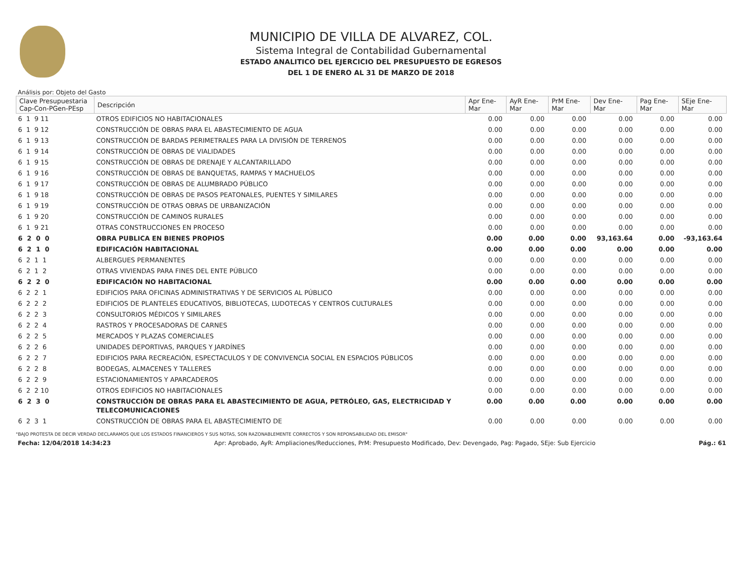MUNICIPIO DE VILLA DE ALVAREZ, COL.
Sistema Integral de Contabilidad Gubernamental
ESTADO ANALITICO DEL EJERCICIO DEL PRESUPUESTO DE EGRESOS
DEL 1 DE ENERO AL 31 DE MARZO DE 2018
Análisis por: Objeto del Gasto
| Clave Presupuestaria Cap-Con-PGen-PEsp | Descripción | Apr Ene-Mar | AyR Ene-Mar | PrM Ene-Mar | Dev Ene-Mar | Pag Ene-Mar | SEje Ene-Mar |
| --- | --- | --- | --- | --- | --- | --- | --- |
| 6 1 9 11 | OTROS EDIFICIOS NO HABITACIONALES | 0.00 | 0.00 | 0.00 | 0.00 | 0.00 | 0.00 |
| 6 1 9 12 | CONSTRUCCIÓN DE OBRAS PARA EL ABASTECIMIENTO DE AGUA | 0.00 | 0.00 | 0.00 | 0.00 | 0.00 | 0.00 |
| 6 1 9 13 | CONSTRUCCIÓN DE BARDAS PERIMETRALES PARA LA DIVISIÓN DE TERRENOS | 0.00 | 0.00 | 0.00 | 0.00 | 0.00 | 0.00 |
| 6 1 9 14 | CONSTRUCCIÓN DE OBRAS DE VIALIDADES | 0.00 | 0.00 | 0.00 | 0.00 | 0.00 | 0.00 |
| 6 1 9 15 | CONSTRUCCIÓN DE OBRAS DE DRENAJE Y ALCANTARILLADO | 0.00 | 0.00 | 0.00 | 0.00 | 0.00 | 0.00 |
| 6 1 9 16 | CONSTRUCCIÓN DE OBRAS DE BANQUETAS, RAMPAS Y MACHUELOS | 0.00 | 0.00 | 0.00 | 0.00 | 0.00 | 0.00 |
| 6 1 9 17 | CONSTRUCCIÓN DE OBRAS DE ALUMBRADO PÚBLICO | 0.00 | 0.00 | 0.00 | 0.00 | 0.00 | 0.00 |
| 6 1 9 18 | CONSTRUCCIÓN DE OBRAS DE PASOS PEATONALES, PUENTES Y SIMILARES | 0.00 | 0.00 | 0.00 | 0.00 | 0.00 | 0.00 |
| 6 1 9 19 | CONSTRUCCIÓN DE OTRAS OBRAS DE URBANIZACIÓN | 0.00 | 0.00 | 0.00 | 0.00 | 0.00 | 0.00 |
| 6 1 9 20 | CONSTRUCCIÓN DE CAMINOS RURALES | 0.00 | 0.00 | 0.00 | 0.00 | 0.00 | 0.00 |
| 6 1 9 21 | OTRAS CONSTRUCCIONES EN PROCESO | 0.00 | 0.00 | 0.00 | 0.00 | 0.00 | 0.00 |
| 6 2 0 0 | OBRA PUBLICA EN BIENES PROPIOS | 0.00 | 0.00 | 0.00 | 93,163.64 | 0.00 | -93,163.64 |
| 6 2 1 0 | EDIFICACIÓN HABITACIONAL | 0.00 | 0.00 | 0.00 | 0.00 | 0.00 | 0.00 |
| 6 2 1 1 | ALBERGUES PERMANENTES | 0.00 | 0.00 | 0.00 | 0.00 | 0.00 | 0.00 |
| 6 2 1 2 | OTRAS VIVIENDAS PARA FINES DEL ENTE PÚBLICO | 0.00 | 0.00 | 0.00 | 0.00 | 0.00 | 0.00 |
| 6 2 2 0 | EDIFICACIÓN NO HABITACIONAL | 0.00 | 0.00 | 0.00 | 0.00 | 0.00 | 0.00 |
| 6 2 2 1 | EDIFICIOS PARA OFICINAS ADMINISTRATIVAS Y DE SERVICIOS AL PÚBLICO | 0.00 | 0.00 | 0.00 | 0.00 | 0.00 | 0.00 |
| 6 2 2 2 | EDIFICIOS DE PLANTELES EDUCATIVOS, BIBLIOTECAS, LUDOTECAS Y CENTROS CULTURALES | 0.00 | 0.00 | 0.00 | 0.00 | 0.00 | 0.00 |
| 6 2 2 3 | CONSULTORIOS MÉDICOS Y SIMILARES | 0.00 | 0.00 | 0.00 | 0.00 | 0.00 | 0.00 |
| 6 2 2 4 | RASTROS Y PROCESADORAS DE CARNES | 0.00 | 0.00 | 0.00 | 0.00 | 0.00 | 0.00 |
| 6 2 2 5 | MERCADOS Y PLAZAS COMERCIALES | 0.00 | 0.00 | 0.00 | 0.00 | 0.00 | 0.00 |
| 6 2 2 6 | UNIDADES DEPORTIVAS, PARQUES Y JARDÍNES | 0.00 | 0.00 | 0.00 | 0.00 | 0.00 | 0.00 |
| 6 2 2 7 | EDIFICIOS PARA RECREACIÓN, ESPECTACULOS Y DE CONVIVENCIA SOCIAL EN ESPACIOS PÚBLICOS | 0.00 | 0.00 | 0.00 | 0.00 | 0.00 | 0.00 |
| 6 2 2 8 | BODEGAS, ALMACENES Y TALLERES | 0.00 | 0.00 | 0.00 | 0.00 | 0.00 | 0.00 |
| 6 2 2 9 | ESTACIONAMIENTOS Y APARCADEROS | 0.00 | 0.00 | 0.00 | 0.00 | 0.00 | 0.00 |
| 6 2 2 10 | OTROS EDIFICIOS NO HABITACIONALES | 0.00 | 0.00 | 0.00 | 0.00 | 0.00 | 0.00 |
| 6 2 3 0 | CONSTRUCCIÓN DE OBRAS PARA EL ABASTECIMIENTO DE AGUA, PETRÓLEO, GAS, ELECTRICIDAD Y TELECOMUNICACIONES | 0.00 | 0.00 | 0.00 | 0.00 | 0.00 | 0.00 |
| 6 2 3 1 | CONSTRUCCIÓN DE OBRAS PARA EL ABASTECIMIENTO DE | 0.00 | 0.00 | 0.00 | 0.00 | 0.00 | 0.00 |
"BAJO PROTESTA DE DECIR VERDAD DECLARAMOS QUE LOS ESTADOS FINANCIEROS Y SUS NOTAS, SON RAZONABLEMENTE CORRECTOS Y SON REPONSABILIDAD DEL EMISOR"
Fecha: 12/04/2018 14:34:23 Apr: Aprobado, AyR: Ampliaciones/Reducciones, PrM: Presupuesto Modificado, Dev: Devengado, Pag: Pagado, SEje: Sub Ejercicio Pág.: 61